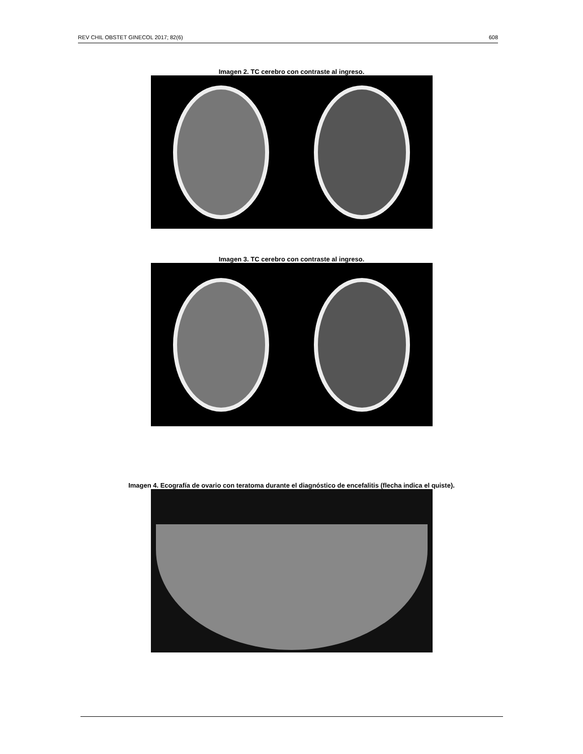REV CHIL OBSTET GINECOL 2017; 82(6) 608
Imagen 2. TC cerebro con contraste al ingreso.
Imagen 3. TC cerebro con contraste al ingreso.
Imagen 4. Ecografía de ovario con teratoma durante el diagnóstico de encefalitis (flecha indica el quiste).